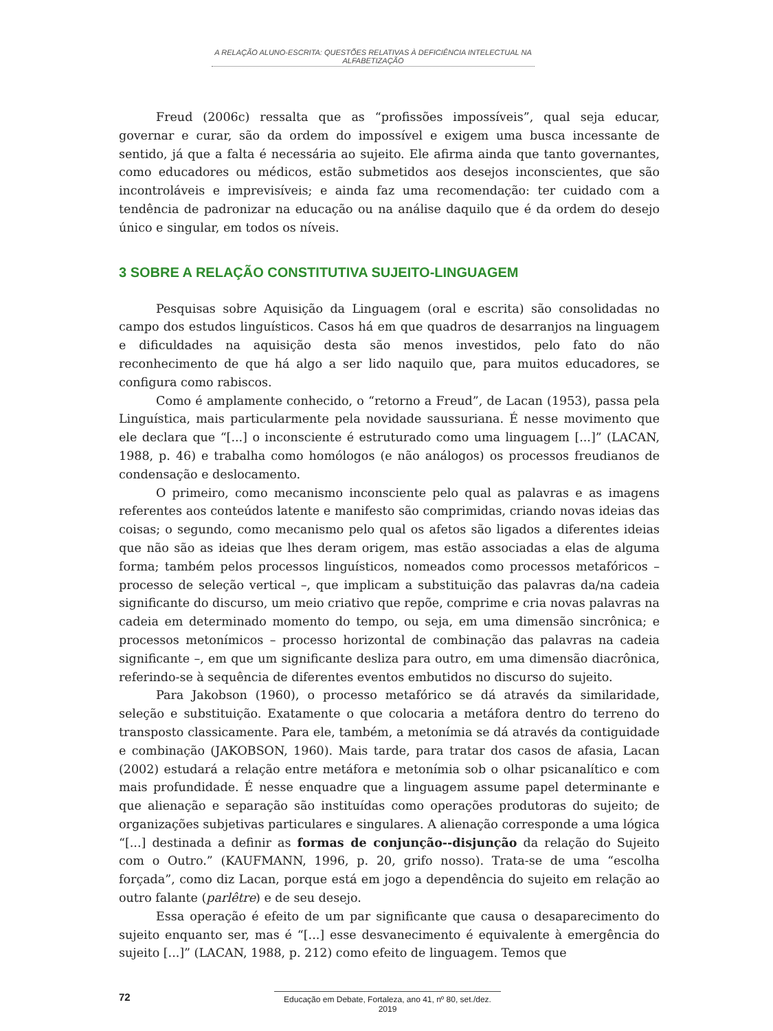A RELAÇÃO ALUNO-ESCRITA: QUESTÕES RELATIVAS À DEFICIÊNCIA INTELECTUAL NA ALFABETIZAÇÃO
Freud (2006c) ressalta que as “profissões impossíveis”, qual seja educar, governar e curar, são da ordem do impossível e exigem uma busca incessante de sentido, já que a falta é necessária ao sujeito. Ele afirma ainda que tanto governantes, como educadores ou médicos, estão submetidos aos desejos inconscientes, que são incontroláveis e imprevisíveis; e ainda faz uma recomendação: ter cuidado com a tendência de padronizar na educação ou na análise daquilo que é da ordem do desejo único e singular, em todos os níveis.
3 SOBRE A RELAÇÃO CONSTITUTIVA SUJEITO-LINGUAGEM
Pesquisas sobre Aquisição da Linguagem (oral e escrita) são consolidadas no campo dos estudos linguísticos. Casos há em que quadros de desarranjos na linguagem e dificuldades na aquisição desta são menos investidos, pelo fato do não reconhecimento de que há algo a ser lido naquilo que, para muitos educadores, se configura como rabiscos.
Como é amplamente conhecido, o “retorno a Freud”, de Lacan (1953), passa pela Linguística, mais particularmente pela novidade saussuriana. É nesse movimento que ele declara que “[...] o inconsciente é estruturado como uma linguagem [...]” (LACAN, 1988, p. 46) e trabalha como homólogos (e não análogos) os processos freudianos de condensação e deslocamento.
O primeiro, como mecanismo inconsciente pelo qual as palavras e as imagens referentes aos conteúdos latente e manifesto são comprimidas, criando novas ideias das coisas; o segundo, como mecanismo pelo qual os afetos são ligados a diferentes ideias que não são as ideias que lhes deram origem, mas estão associadas a elas de alguma forma; também pelos processos linguísticos, nomeados como processos metafóricos – processo de seleção vertical –, que implicam a substituição das palavras da/na cadeia significante do discurso, um meio criativo que repõe, comprime e cria novas palavras na cadeia em determinado momento do tempo, ou seja, em uma dimensão sincrônica; e processos metonímicos – processo horizontal de combinação das palavras na cadeia significante –, em que um significante desliza para outro, em uma dimensão diacrônica, referindo-se à sequência de diferentes eventos embutidos no discurso do sujeito.
Para Jakobson (1960), o processo metafórico se dá através da similaridade, seleção e substituição. Exatamente o que colocaria a metáfora dentro do terreno do transposto classicamente. Para ele, também, a metonímia se dá através da contiguidade e combinação (JAKOBSON, 1960). Mais tarde, para tratar dos casos de afasia, Lacan (2002) estudará a relação entre metáfora e metonímia sob o olhar psicanalítico e com mais profundidade. É nesse enquadre que a linguagem assume papel determinante e que alienação e separação são instituídas como operações produtoras do sujeito; de organizações subjetivas particulares e singulares. A alienação corresponde a uma lógica “[...] destinada a definir as formas de conjunção--disjunção da relação do Sujeito com o Outro.” (KAUFMANN, 1996, p. 20, grifo nosso). Trata-se de uma “escolha forçada”, como diz Lacan, porque está em jogo a dependência do sujeito em relação ao outro falante (parlêtre) e de seu desejo.
Essa operação é efeito de um par significante que causa o desaparecimento do sujeito enquanto ser, mas é “[...] esse desvanecimento é equivalente à emergência do sujeito [...]” (LACAN, 1988, p. 212) como efeito de linguagem. Temos que
72
Educação em Debate, Fortaleza, ano 41, nº 80, set./dez. 2019